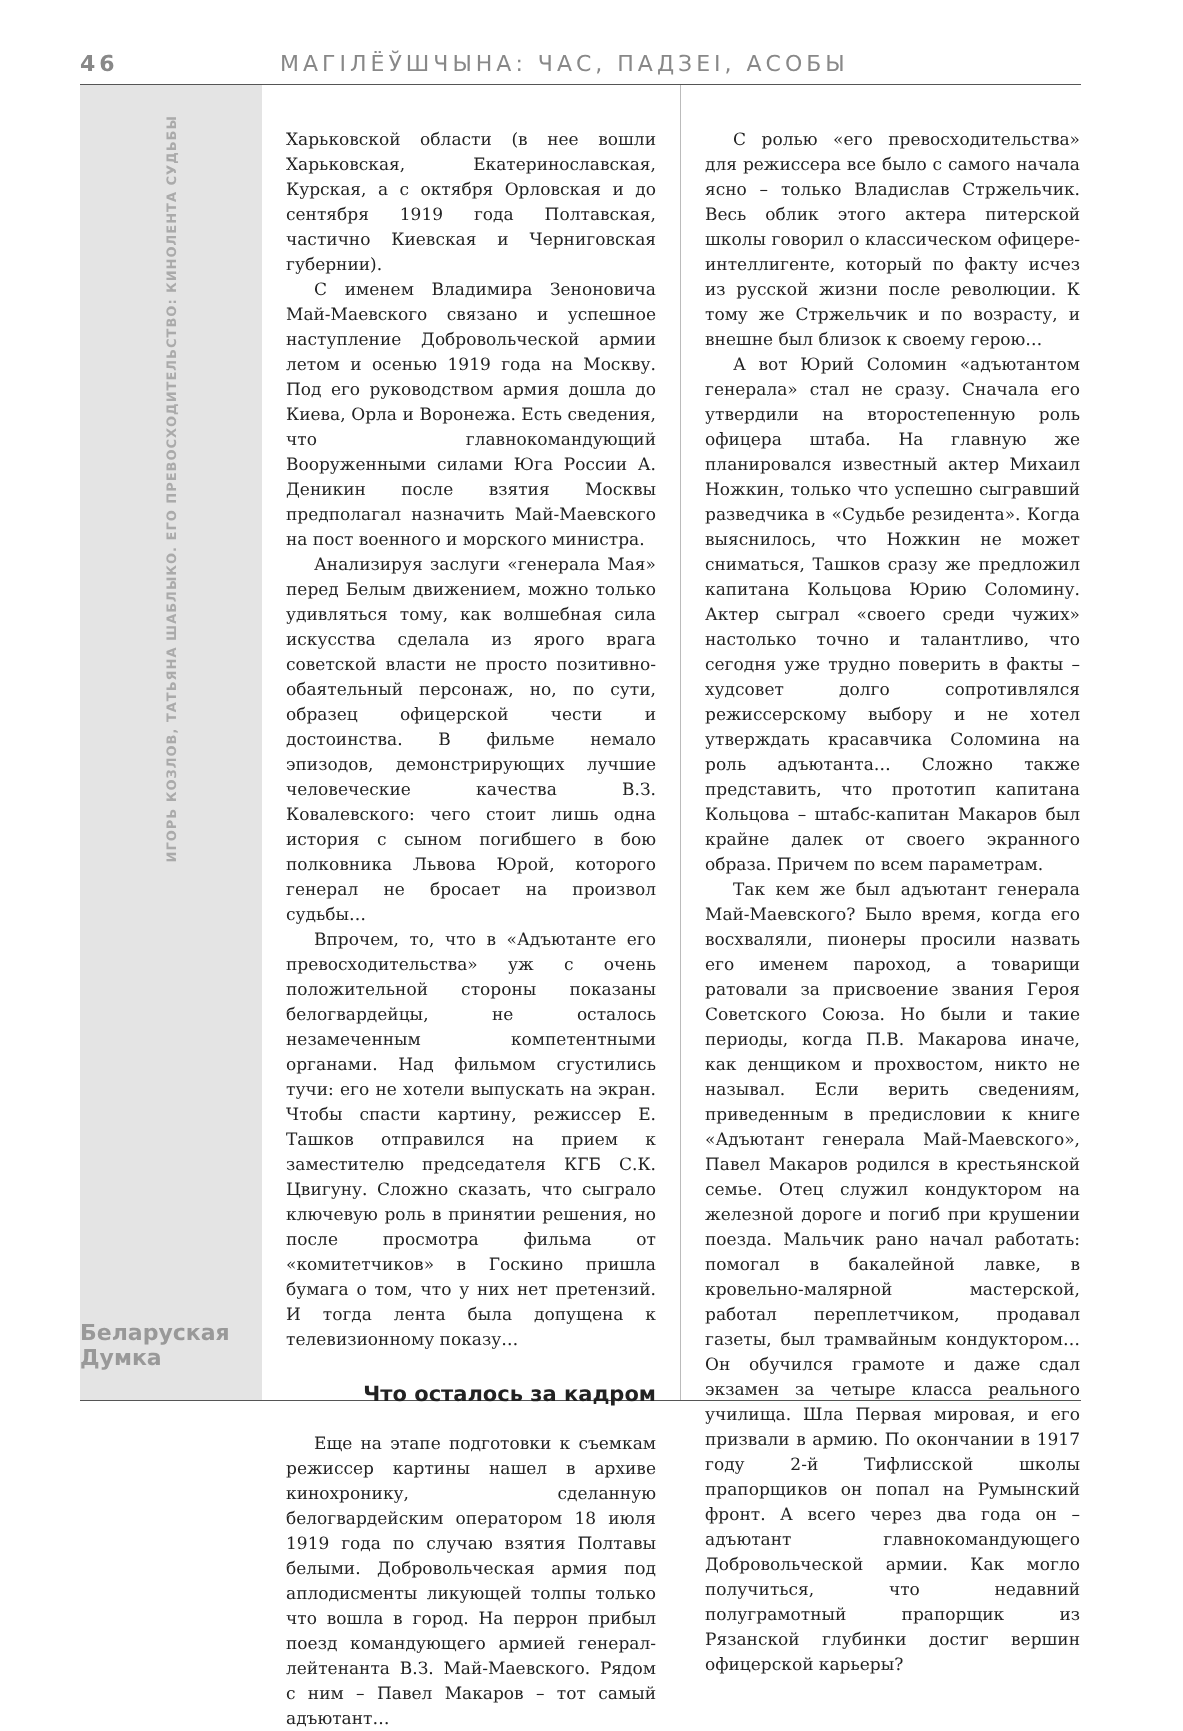46 МАГІЛЁЎШЧЫНА: ЧАС, ПАДЗЕІ, АСОБЫ
ИГОРЬ КОЗЛОВ, ТАТЬЯНА ШАБЛЫКО. ЕГО ПРЕВОСХОДИТЕЛЬСТВО: КИНОЛЕНТА СУДЬБЫ
Беларуская Думка
Харьковской области (в нее вошли Харьковская, Екатеринославская, Курская, а с октября Орловская и до сентября 1919 года Полтавская, частично Киевская и Черниговская губернии).
С именем Владимира Зеноновича Май-Маевского связано и успешное наступление Добровольческой армии летом и осенью 1919 года на Москву. Под его руководством армия дошла до Киева, Орла и Воронежа. Есть сведения, что главнокомандующий Вооруженными силами Юга России А. Деникин после взятия Москвы предполагал назначить Май-Маевского на пост военного и морского министра.
Анализируя заслуги «генерала Мая» перед Белым движением, можно только удивляться тому, как волшебная сила искусства сделала из ярого врага советской власти не просто позитивно-обаятельный персонаж, но, по сути, образец офицерской чести и достоинства. В фильме немало эпизодов, демонстрирующих лучшие человеческие качества В.З. Ковалевского: чего стоит лишь одна история с сыном погибшего в бою полковника Львова Юрой, которого генерал не бросает на произвол судьбы…
Впрочем, то, что в «Адъютанте его превосходительства» уж с очень положительной стороны показаны белогвардейцы, не осталось незамеченным компетентными органами. Над фильмом сгустились тучи: его не хотели выпускать на экран. Чтобы спасти картину, режиссер Е. Ташков отправился на прием к заместителю председателя КГБ С.К. Цвигуну. Сложно сказать, что сыграло ключевую роль в принятии решения, но после просмотра фильма от «комитетчиков» в Госкино пришла бумага о том, что у них нет претензий. И тогда лента была допущена к телевизионному показу…
Что осталось за кадром
Еще на этапе подготовки к съемкам режиссер картины нашел в архиве кинохронику, сделанную белогвардейским оператором 18 июля 1919 года по случаю взятия Полтавы белыми. Добровольческая армия под аплодисменты ликующей толпы только что вошла в город. На перрон прибыл поезд командующего армией генерал-лейтенанта В.З. Май-Маевского. Рядом с ним – Павел Макаров – тот самый адъютант…
С ролью «его превосходительства» для режиссера все было с самого начала ясно – только Владислав Стржельчик. Весь облик этого актера питерской школы говорил о классическом офицере-интеллигенте, который по факту исчез из русской жизни после революции. К тому же Стржельчик и по возрасту, и внешне был близок к своему герою…
А вот Юрий Соломин «адъютантом генерала» стал не сразу. Сначала его утвердили на второстепенную роль офицера штаба. На главную же планировался известный актер Михаил Ножкин, только что успешно сыгравший разведчика в «Судьбе резидента». Когда выяснилось, что Ножкин не может сниматься, Ташков сразу же предложил капитана Кольцова Юрию Соломину. Актер сыграл «своего среди чужих» настолько точно и талантливо, что сегодня уже трудно поверить в факты – худсовет долго сопротивлялся режиссерскому выбору и не хотел утверждать красавчика Соломина на роль адъютанта… Сложно также представить, что прототип капитана Кольцова – штабс-капитан Макаров был крайне далек от своего экранного образа. Причем по всем параметрам.
Так кем же был адъютант генерала Май-Маевского? Было время, когда его восхваляли, пионеры просили назвать его именем пароход, а товарищи ратовали за присвоение звания Героя Советского Союза. Но были и такие периоды, когда П.В. Макарова иначе, как денщиком и прохвостом, никто не называл. Если верить сведениям, приведенным в предисловии к книге «Адъютант генерала Май-Маевского», Павел Макаров родился в крестьянской семье. Отец служил кондуктором на железной дороге и погиб при крушении поезда. Мальчик рано начал работать: помогал в бакалейной лавке, в кровельно-малярной мастерской, работал переплетчиком, продавал газеты, был трамвайным кондуктором… Он обучился грамоте и даже сдал экзамен за четыре класса реального училища. Шла Первая мировая, и его призвали в армию. По окончании в 1917 году 2-й Тифлисской школы прапорщиков он попал на Румынский фронт. А всего через два года он – адъютант главнокомандующего Добровольческой армии. Как могло получиться, что недавний полуграмотный прапорщик из Рязанской глубинки достиг вершин офицерской карьеры?